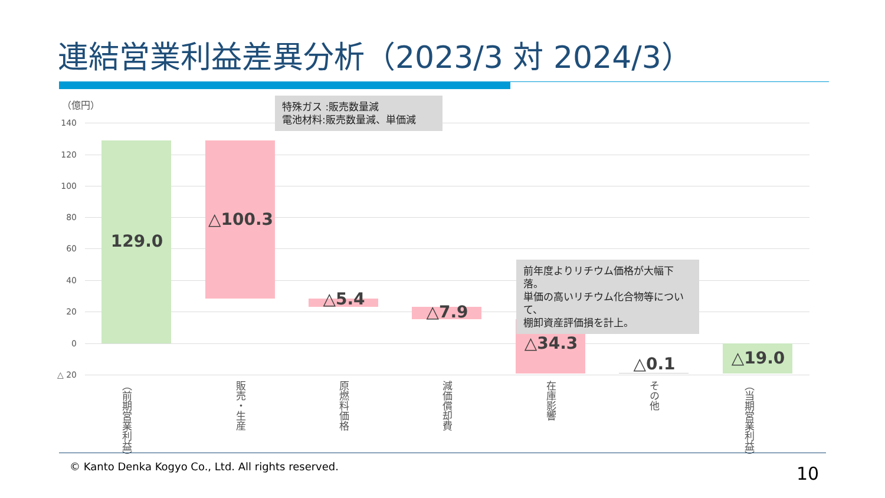連結営業利益差異分析（2023/3 対 2024/3）
（億円）
140
120
100
80
60
40
20
0
△ 20
129.0
△100.3
△5.4
△7.9
△34.3
△0.1 △19.0
特殊ガス :販売数量減
電池材料:販売数量減、単価減
前年度よりリチウム価格が大幅下落。
単価の高いリチウム化合物等について、
棚卸資産評価損を計上。
（前期営業利益）
販売・生産
原燃料価格
減価償却費
在庫影響
その他
（当期営業利益）
© Kanto Denka Kogyo Co., Ltd. All rights reserved.
10